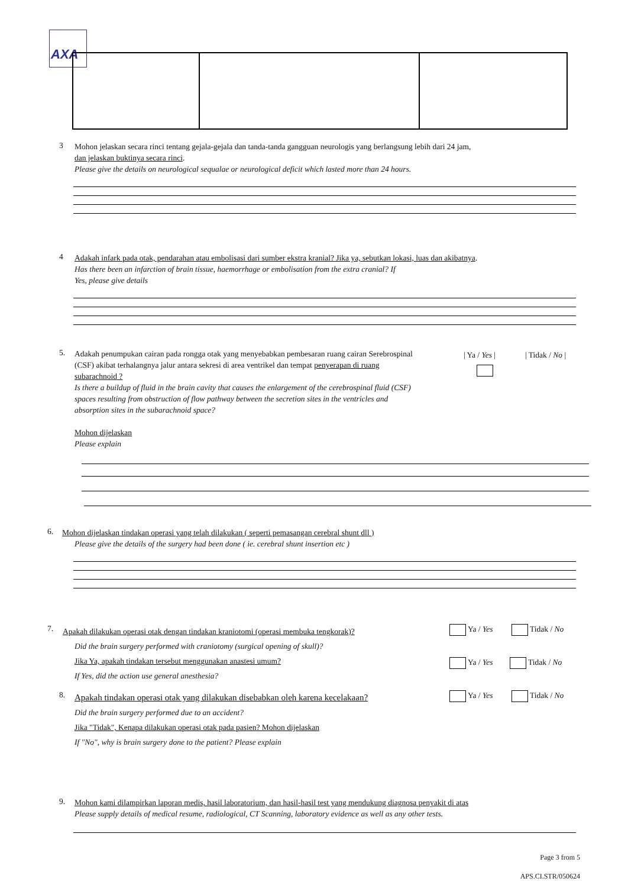AXA
3
Mohon jelaskan secara rinci tentang gejala-gejala dan tanda-tanda gangguan neurologis yang berlangsung lebih dari 24 jam,
dan jelaskan buktinya secara rinci.
Please give the details on neurological sequalae or neurological deficit which lasted more than 24 hours.
4
Adakah infark pada otak, pendarahan atau embolisasi dari sumber ekstra kranial? Jika ya, sebutkan lokasi, luas dan akibatnya.
Has there been an infarction of brain tissue, haemorrhage or embolisation from the extra cranial? If
Yes, please give details
5.
Adakah penumpukan cairan pada rongga otak yang menyebabkan pembesaran ruang cairan Serebrospinal (CSF) akibat terhalangnya jalur antara sekresi di area ventrikel dan tempat penyerapan di ruang subarachnoid ?
Is there a buildup of fluid in the brain cavity that causes the enlargement of the cerebrospinal fluid (CSF) spaces resulting from obstruction of flow pathway between the secretion sites in the ventricles and absorption sites in the subarachnoid space?
Mohon dijelaskan
Please explain
| Ya / Yes |
| Tidak / No |
6.
Mohon dijelaskan tindakan operasi yang telah dilakukan ( seperti pemasangan cerebral shunt dll )
Please give the details of the surgery had been done ( ie. cerebral shunt insertion etc )
7.
Apakah dilakukan operasi otak dengan tindakan kraniotomi (operasi membuka tengkorak)?
Did the brain surgery performed with craniotomy (surgical opening of skull)?
Jika Ya, apakah tindakan tersebut menggunakan anastesi umum?
If Yes, did the action use general anesthesia?
Ya / Yes Tidak / No
Ya / Yes Tidak / No
8.
Apakah tindakan operasi otak yang dilakukan disebabkan oleh karena kecelakaan?
Did the brain surgery performed due to an accident?
Jika "Tidak", Kenapa dilakukan operasi otak pada pasien? Mohon dijelaskan
If "No", why is brain surgery done to the patient? Please explain
Ya / Yes Tidak / No
9.
Mohon kami dilampirkan laporan medis, hasil laboratorium, dan hasil-hasil test yang mendukung diagnosa penyakit di atas
Please supply details of medical resume, radiological, CT Scanning, laboratory evidence as well as any other tests.
Page 3 from 5
APS.CI.STR/050624